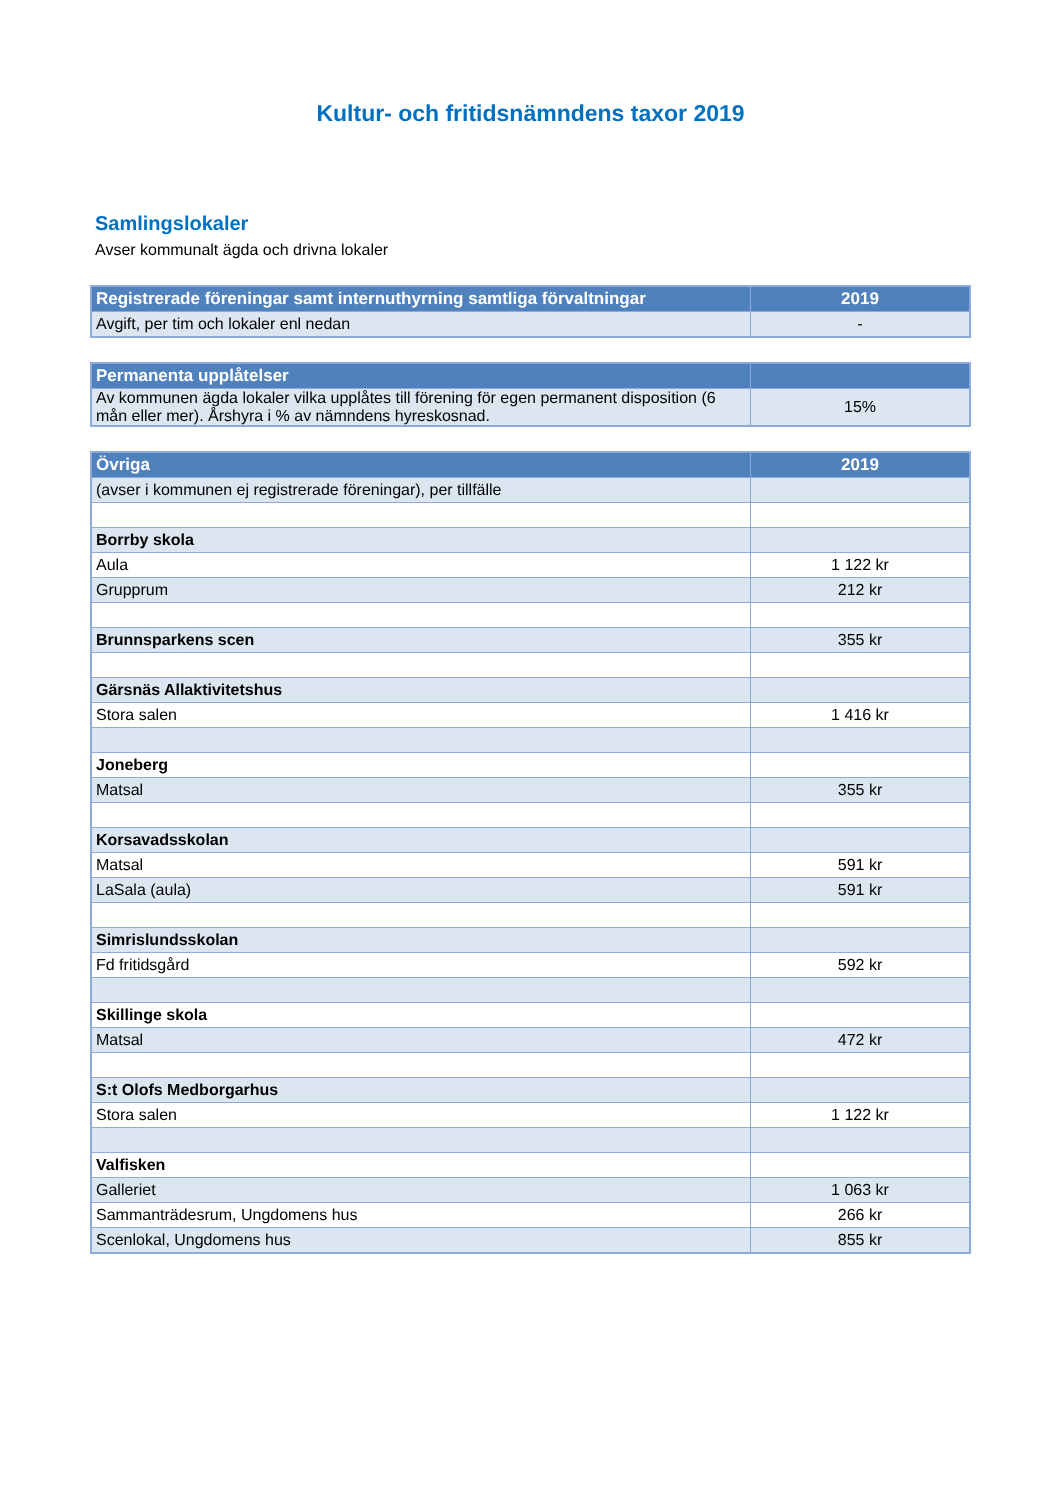Kultur- och fritidsnämndens taxor 2019
Samlingslokaler
Avser kommunalt ägda och drivna lokaler
| Registrerade föreningar samt internuthyrning samtliga förvaltningar | 2019 |
| --- | --- |
| Avgift, per tim och lokaler enl nedan | - |
| Permanenta upplåtelser | |
| --- | --- |
| Av kommunen ägda lokaler vilka upplåtes till förening för egen permanent disposition (6 mån eller mer). Årshyra i % av nämndens hyreskosnad. | 15% |
| Övriga | 2019 |
| --- | --- |
| (avser i kommunen ej registrerade föreningar), per tillfälle | |
| Borrby skola | |
| Aula | 1 122 kr |
| Grupprum | 212 kr |
| Brunnsparkens scen | 355 kr |
| Gärsnäs Allaktivitetshus | |
| Stora salen | 1 416 kr |
| Joneberg | |
| Matsal | 355 kr |
| Korsavadsskolan | |
| Matsal | 591 kr |
| LaSala (aula) | 591 kr |
| Simrislundsskolan | |
| Fd fritidsgård | 592 kr |
| Skillinge skola | |
| Matsal | 472 kr |
| S:t Olofs Medborgarhus | |
| Stora salen | 1 122 kr |
| Valfisken | |
| Galleriet | 1 063 kr |
| Sammanträdesrum, Ungdomens hus | 266 kr |
| Scenlokal, Ungdomens hus | 855 kr |